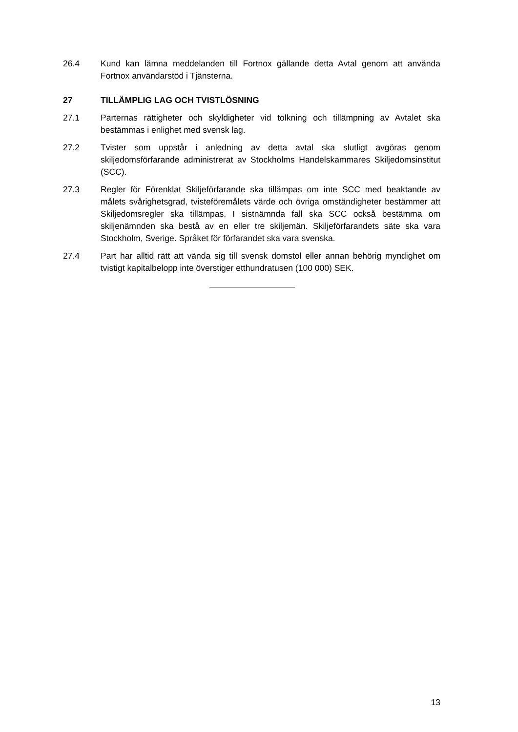26.4 Kund kan lämna meddelanden till Fortnox gällande detta Avtal genom att använda Fortnox användarstöd i Tjänsterna.
27 TILLÄMPLIG LAG OCH TVISTLÖSNING
27.1 Parternas rättigheter och skyldigheter vid tolkning och tillämpning av Avtalet ska bestämmas i enlighet med svensk lag.
27.2 Tvister som uppstår i anledning av detta avtal ska slutligt avgöras genom skiljedomsförfarande administrerat av Stockholms Handelskammares Skiljedomsinstitut (SCC).
27.3 Regler för Förenklat Skiljeförfarande ska tillämpas om inte SCC med beaktande av målets svårighetsgrad, tvisteföremålets värde och övriga omständigheter bestämmer att Skiljedomsregler ska tillämpas. I sistnämnda fall ska SCC också bestämma om skiljenämnden ska bestå av en eller tre skiljemän. Skiljeförfarandets säte ska vara Stockholm, Sverige. Språket för förfarandet ska vara svenska.
27.4 Part har alltid rätt att vända sig till svensk domstol eller annan behörig myndighet om tvistigt kapitalbelopp inte överstiger etthundratusen (100 000) SEK.
13